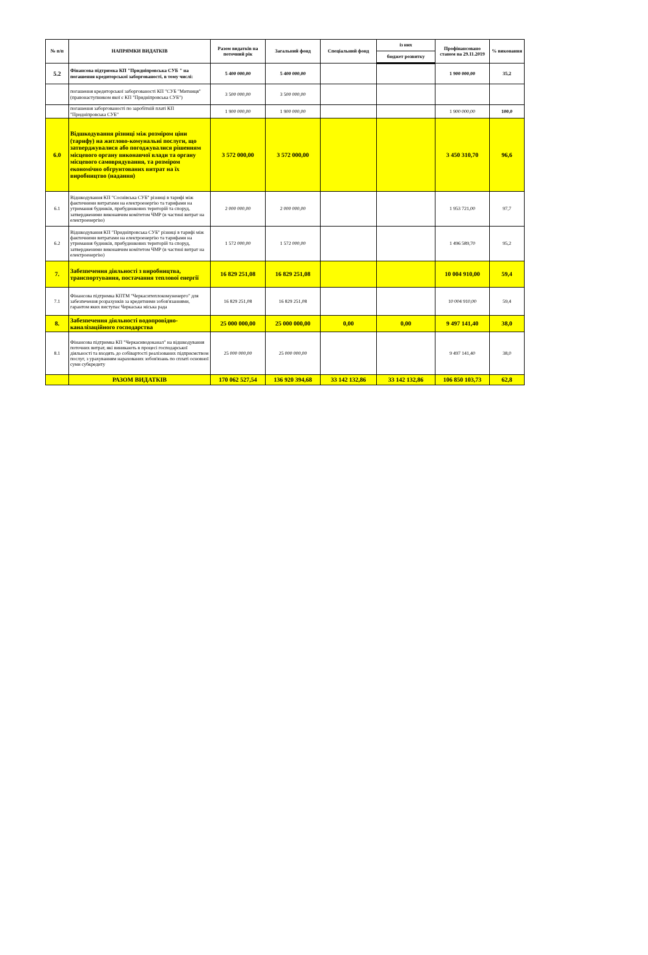| № п/п | НАПРЯМКИ ВИДАТКІВ | Разом видатків на поточний рік | Загальний фонд | Спеціальний фонд | із них | Профінансовано станом на 29.11.2019 | % виконання |
| --- | --- | --- | --- | --- | --- | --- | --- |
| | | | | | бюджет розвитку | | |
| 5.2 | Фінансова підтримка КП "Придніпровська СУБ " на погашення кредиторської заборгованості, в тому числі: | 5 400 000,00 | 5 400 000,00 | | | 1 900 000,00 | 35,2 |
| | погашення кредиторської заборгованості КП "СУБ "Митниця" (правонаступником якої є КП "Придніпровська СУБ") | 3 500 000,00 | 3 500 000,00 | | | | |
| | погашення заборгованості по заробітній платі КП "Придніпровська СУБ" | 1 900 000,00 | 1 900 000,00 | | | 1 900 000,00 | 100,0 |
| 6.0 | Відшкодування різниці між розміром ціни (тарифу) на житлово-комунальні послуги, що затверджувалися або погоджувалися рішенням місцевого органу виконавчої влади та органу місцевого самоврядування, та розміром економічно обгрунтованих витрат на їх виробництво (надання) | 3 572 000,00 | 3 572 000,00 | | | 3 450 310,70 | 96,6 |
| 6.1 | Відшкодування КП "Соснівська СУБ" різниці в тарифі між фактичними витратами на електроенергію та тарифами на утримання будинків, прибудинкових територій та споруд, затвердженими виконавчим комітетом ЧМР (в частині витрат на електроенергію) | 2 000 000,00 | 2 000 000,00 | | | 1 953 721,00 | 97,7 |
| 6.2 | Відшкодування КП "Придніпровська СУБ" різниці в тарифі між фактичними витратами на електроенергію та тарифами на утримання будинків, прибудинкових територій та споруд, затвердженими виконавчим комітетом ЧМР (в частині витрат на електроенергію) | 1 572 000,00 | 1 572 000,00 | | | 1 496 589,70 | 95,2 |
| 7. | Забезпечення діяльності з виробництва, транспортування, постачання теплової енергії | 16 829 251,08 | 16 829 251,08 | | | 10 004 910,00 | 59,4 |
| 7.1 | Фінансова підтримка КПТМ "Черкаситеплокомуненерго" для забезпечення розрахунків за кредитними зобов'язаннями, гарантом яких виступає Черкаська міська рада | 16 829 251,08 | 16 829 251,08 | | | 10 004 910,00 | 59,4 |
| 8. | Забезпечення діяльності водопровідно-каналізаційного господарства | 25 000 000,00 | 25 000 000,00 | 0,00 | 0,00 | 9 497 141,40 | 38,0 |
| 8.1 | Фінансова підтримка КП "Черкасиводоканал" на відшкодування поточних витрат, які виникають в процесі господарської діяльності та входять до собівартості реалізованих підприємством послуг, з урахуванням нарахованих зобов'язань по сплаті основної суми субкредиту | 25 000 000,00 | 25 000 000,00 | | | 9 497 141,40 | 38,0 |
| | РАЗОМ ВИДАТКІВ | 170 062 527,54 | 136 920 394,68 | 33 142 132,86 | 33 142 132,86 | 106 850 103,73 | 62,8 |